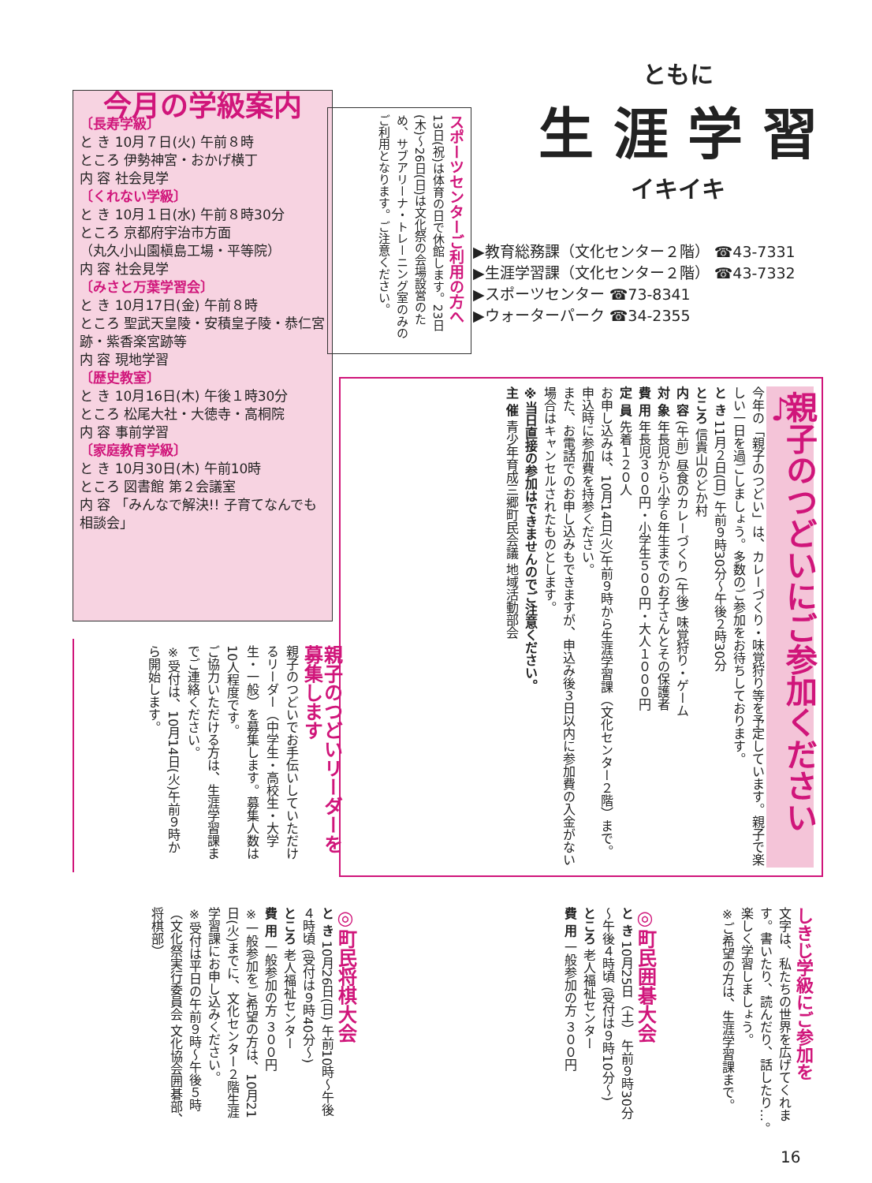今月の学級案内
〔長寿学級〕
と き 10月７日(火) 午前８時
ところ 伊勢神宮・おかげ横丁
内 容 社会見学
〔くれない学級〕
と き 10月１日(水) 午前８時30分
ところ 京都府宇治市方面
（丸久小山園槇島工場・平等院）
内 容 社会見学
〔みさと万葉学習会〕
と き 10月17日(金) 午前８時
ところ 聖武天皇陵・安積皇子陵・恭仁宮跡・紫香楽宮跡等
内 容 現地学習
〔歴史教室〕
と き 10月16日(木) 午後１時30分
ところ 松尾大社・大徳寺・高桐院
内 容 事前学習
〔家庭教育学級〕
と き 10月30日(木) 午前10時
ところ 図書館 第２会議室
内 容 「みんなで解決!! 子育てなんでも相談会」
スポーツセンターご利用の方へ
13日(祝)は体育の日で休館します。23日(木)～26日(日)は文化祭の会場設営のため、サブアリーナ・トレーニング室のみのご利用となります。ご注意ください。
ともに
生 涯 学 習
イキイキ
▶教育総務課（文化センター２階） ☎43-7331
▶生涯学習課（文化センター２階） ☎43-7332
▶スポーツセンター ☎73-8341
▶ウォーターパーク ☎34-2355
親子のつどいにご参加ください♪
今年の「親子のつどい」は、カレーづくり・味覚狩り等を予定しています。親子で楽しい一日を過ごしましょう。多数のご参加をお待ちしております。
と き 11月２日(日) 午前９時30分～午後２時30分
ところ 信貴山のどか村
内 容 (午前) 昼食のカレーづくり (午後) 味覚狩り・ゲーム
対 象 年長児から小学６年生までのお子さんとその保護者
費 用 年長児３００円・小学生５００円・大人１０００円
定 員 先着１２０人
お申し込みは、10月14日(火)午前９時から生涯学習課（文化センター２階）まで。申込時に参加費を持参ください。
また、お電話でのお申し込みもできますが、申込み後３日以内に参加費の入金がない場合はキャンセルされたものとします。
※当日直接の参加はできませんのでご注意ください。
主 催 青少年育成三郷町民会議 地域活動部会
親子のつどいリーダーを募集します
親子のつどいでお手伝いしていただけるリーダー（中学生・高校生・大学生・一般）を募集します。募集人数は10人程度です。
ご協力いただける方は、生涯学習課までご連絡ください。
※受付は、10月14日(火)午前９時から開始します。
しきじ学級にご参加を
文字は、私たちの世界を広げてくれます。書いたり、読んだり、話したり…。楽しく学習しましょう。
※ご希望の方は、生涯学習課まで。
◎町民囲碁大会
と き 10月25日（土） 午前９時30分～午後４時頃 (受付は９時10分～)
ところ 老人福祉センター
費 用 一般参加の方 ３００円
◎町民将棋大会
と き 10月26日(日) 午前10時～午後４時頃 (受付は９時40分～)
ところ 老人福祉センター
費 用 一般参加の方 ３００円
※一般参加をご希望の方は、10月21日(火)までに、文化センター２階生涯学習課にお申し込みください。
※受付は平日の午前９時～午後５時
（文化祭実行委員会 文化協会囲碁部、将棋部）
16